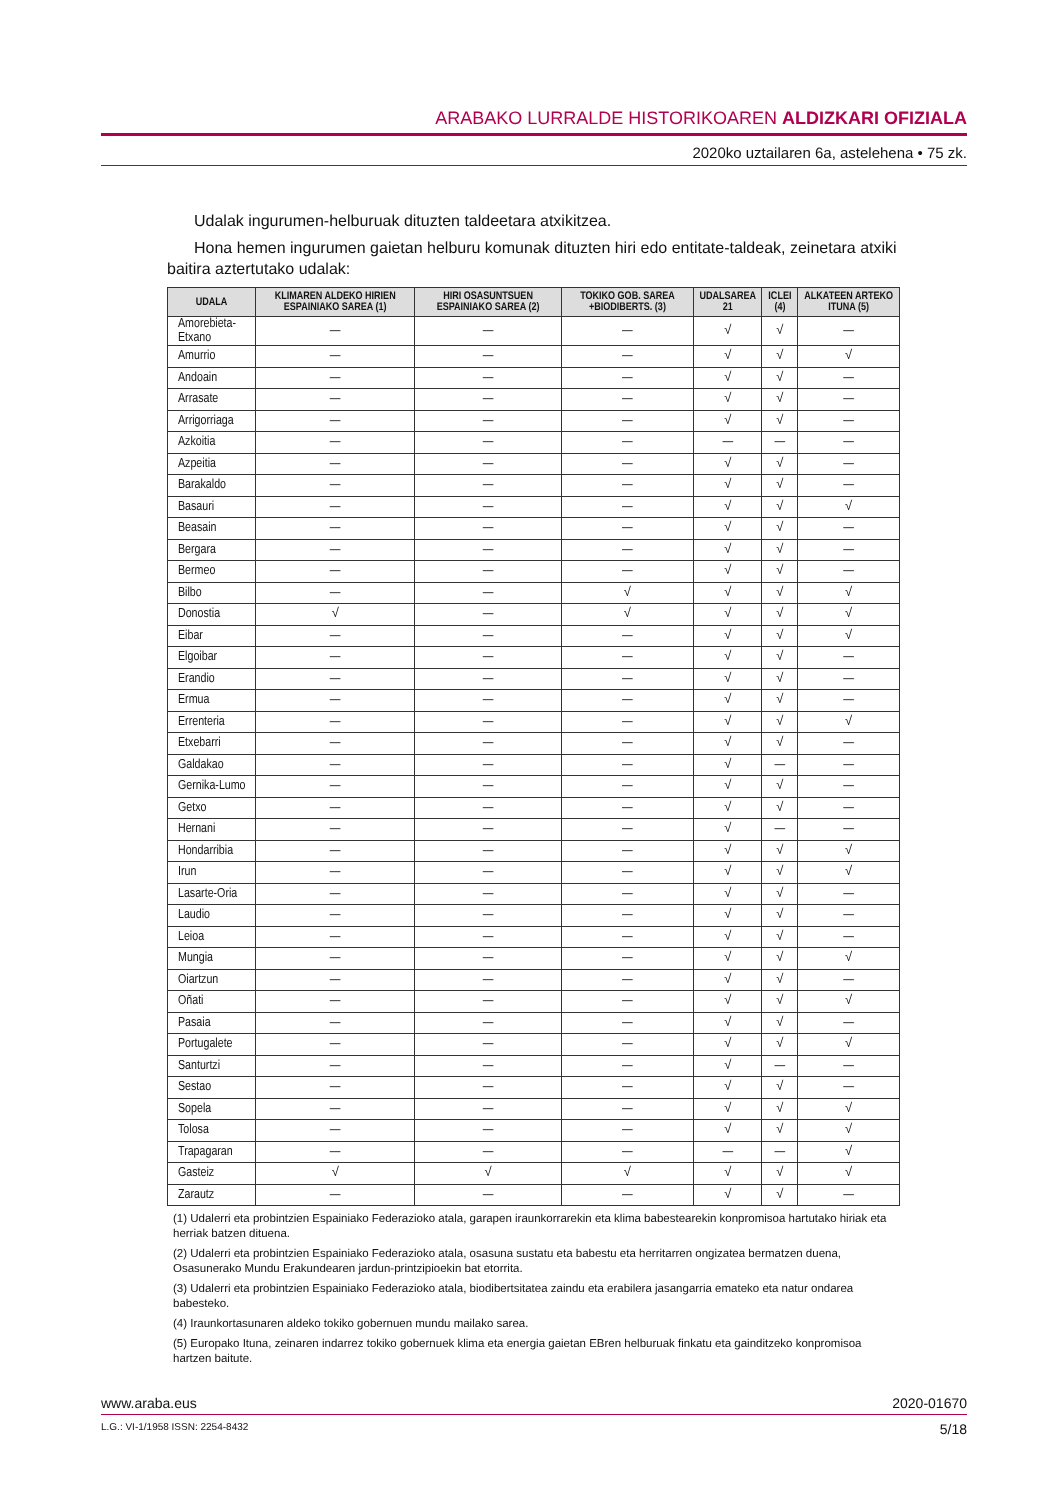ARABAKO LURRALDE HISTORIKOAREN ALDIZKARI OFIZIALA
2020ko uztailaren 6a, astelehena • 75 zk.
Udalak ingurumen-helburuak dituzten taldeetara atxikitzea.
Hona hemen ingurumen gaietan helburu komunak dituzten hiri edo entitate-taldeak, zeine­tara atxiki baitira aztertutako udalak:
| UDALA | KLIMAREN ALDEKO HIRIEN ESPAINIAKO SAREA (1) | HIRI OSASUNTSUEN ESPAINIAKO SAREA (2) | TOKIKO GOB. SAREA +BIODIBERTS. (3) | UDALSAREA 21 | ICLEI (4) | ALKATEEN ARTEKO ITUNA (5) |
| --- | --- | --- | --- | --- | --- | --- |
| Amorebieta-Etxano | — | — | — | √ | √ | — |
| Amurrio | — | — | — | √ | √ | √ |
| Andoain | — | — | — | √ | √ | — |
| Arrasate | — | — | — | √ | √ | — |
| Arrigorriaga | — | — | — | √ | √ | — |
| Azkoitia | — | — | — | — | — | — |
| Azpeitia | — | — | — | √ | √ | — |
| Barakaldo | — | — | — | √ | √ | — |
| Basauri | — | — | — | √ | √ | √ |
| Beasain | — | — | — | √ | √ | — |
| Bergara | — | — | — | √ | √ | — |
| Bermeo | — | — | — | √ | √ | — |
| Bilbo | — | — | √ | √ | √ | √ |
| Donostia | √ | — | √ | √ | √ | √ |
| Eibar | — | — | — | √ | √ | √ |
| Elgoibar | — | — | — | √ | √ | — |
| Erandio | — | — | — | √ | √ | — |
| Ermua | — | — | — | √ | √ | — |
| Errenteria | — | — | — | √ | √ | √ |
| Etxebarri | — | — | — | √ | √ | — |
| Galdakao | — | — | — | √ | — | — |
| Gernika-Lumo | — | — | — | √ | √ | — |
| Getxo | — | — | — | √ | √ | — |
| Hernani | — | — | — | √ | — | — |
| Hondarribia | — | — | — | √ | √ | √ |
| Irun | — | — | — | √ | √ | √ |
| Lasarte-Oria | — | — | — | √ | √ | — |
| Laudio | — | — | — | √ | √ | — |
| Leioa | — | — | — | √ | √ | — |
| Mungia | — | — | — | √ | √ | √ |
| Oiartzun | — | — | — | √ | √ | — |
| Oñati | — | — | — | √ | √ | √ |
| Pasaia | — | — | — | √ | √ | — |
| Portugalete | — | — | — | √ | √ | √ |
| Santurtzi | — | — | — | √ | — | — |
| Sestao | — | — | — | √ | √ | — |
| Sopela | — | — | — | √ | √ | √ |
| Tolosa | — | — | — | √ | √ | √ |
| Trapagaran | — | — | — | — | — | √ |
| Gasteiz | √ | √ | √ | √ | √ | √ |
| Zarautz | — | — | — | √ | √ | — |
(1) Udalerri eta probintzien Espainiako Federazioko atala, garapen iraunkorrarekin eta klima babestearekin konpromisoa hartutako hiriak eta herriak batzen dituena.
(2) Udalerri eta probintzien Espainiako Federazioko atala, osasuna sustatu eta babestu eta herritarren ongizatea bermatzen duena, Osasunerako Mundu Erakundearen jardun-printzipioekin bat etorrita.
(3) Udalerri eta probintzien Espainiako Federazioko atala, biodibertsitatea zaindu eta erabilera jasangarria emateko eta natur ondarea babesteko.
(4) Iraunkortasunaren aldeko tokiko gobernuen mundu mailako sarea.
(5) Europako Ituna, zeinaren indarrez tokiko gobernuek klima eta energia gaietan EBren helburuak finkatu eta gainditzeko konpromisoa hartzen baitute.
www.araba.eus 2020-01670
L.G.: VI-1/1958 ISSN: 2254-8432 5/18